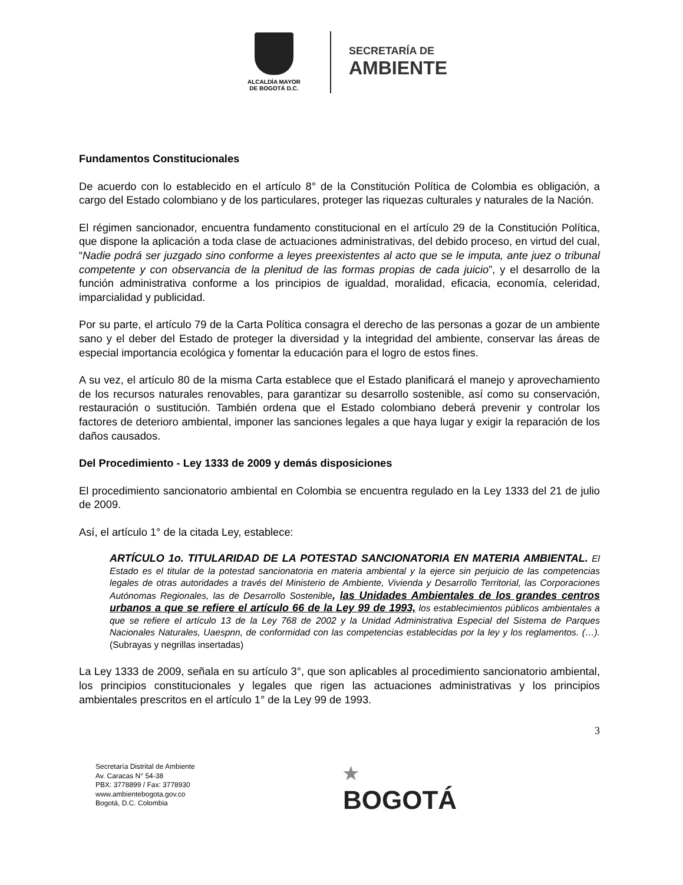ALCALDÍA MAYOR
DE BOGOTÁ D.C.
SECRETARÍA DE
AMBIENTE
Fundamentos Constitucionales
De acuerdo con lo establecido en el artículo 8° de la Constitución Política de Colombia es obligación, a cargo del Estado colombiano y de los particulares, proteger las riquezas culturales y naturales de la Nación.
El régimen sancionador, encuentra fundamento constitucional en el artículo 29 de la Constitución Política, que dispone la aplicación a toda clase de actuaciones administrativas, del debido proceso, en virtud del cual, “Nadie podrá ser juzgado sino conforme a leyes preexistentes al acto que se le imputa, ante juez o tribunal competente y con observancia de la plenitud de las formas propias de cada juicio”, y el desarrollo de la función administrativa conforme a los principios de igualdad, moralidad, eficacia, economía, celeridad, imparcialidad y publicidad.
Por su parte, el artículo 79 de la Carta Política consagra el derecho de las personas a gozar de un ambiente sano y el deber del Estado de proteger la diversidad y la integridad del ambiente, conservar las áreas de especial importancia ecológica y fomentar la educación para el logro de estos fines.
A su vez, el artículo 80 de la misma Carta establece que el Estado planificará el manejo y aprovechamiento de los recursos naturales renovables, para garantizar su desarrollo sostenible, así como su conservación, restauración o sustitución. También ordena que el Estado colombiano deberá prevenir y controlar los factores de deterioro ambiental, imponer las sanciones legales a que haya lugar y exigir la reparación de los daños causados.
Del Procedimiento - Ley 1333 de 2009 y demás disposiciones
El procedimiento sancionatorio ambiental en Colombia se encuentra regulado en la Ley 1333 del 21 de julio de 2009.
Así, el artículo 1° de la citada Ley, establece:
ARTÍCULO 1o. TITULARIDAD DE LA POTESTAD SANCIONATORIA EN MATERIA AMBIENTAL. El Estado es el titular de la potestad sancionatoria en materia ambiental y la ejerce sin perjuicio de las competencias legales de otras autoridades a través del Ministerio de Ambiente, Vivienda y Desarrollo Territorial, las Corporaciones Autónomas Regionales, las de Desarrollo Sostenible, las Unidades Ambientales de los grandes centros urbanos a que se refiere el artículo 66 de la Ley 99 de 1993, los establecimientos públicos ambientales a que se refiere el artículo 13 de la Ley 768 de 2002 y la Unidad Administrativa Especial del Sistema de Parques Nacionales Naturales, Uaespnn, de conformidad con las competencias establecidas por la ley y los reglamentos. (…). (Subrayas y negrillas insertadas)
La Ley 1333 de 2009, señala en su artículo 3°, que son aplicables al procedimiento sancionatorio ambiental, los principios constitucionales y legales que rigen las actuaciones administrativas y los principios ambientales prescritos en el artículo 1° de la Ley 99 de 1993.
3
Secretaría Distrital de Ambiente
Av. Caracas N° 54-38
PBX: 3778899 / Fax: 3778930
www.ambientebogota.gov.co
Bogotá, D.C. Colombia
★
BOGOTÁ